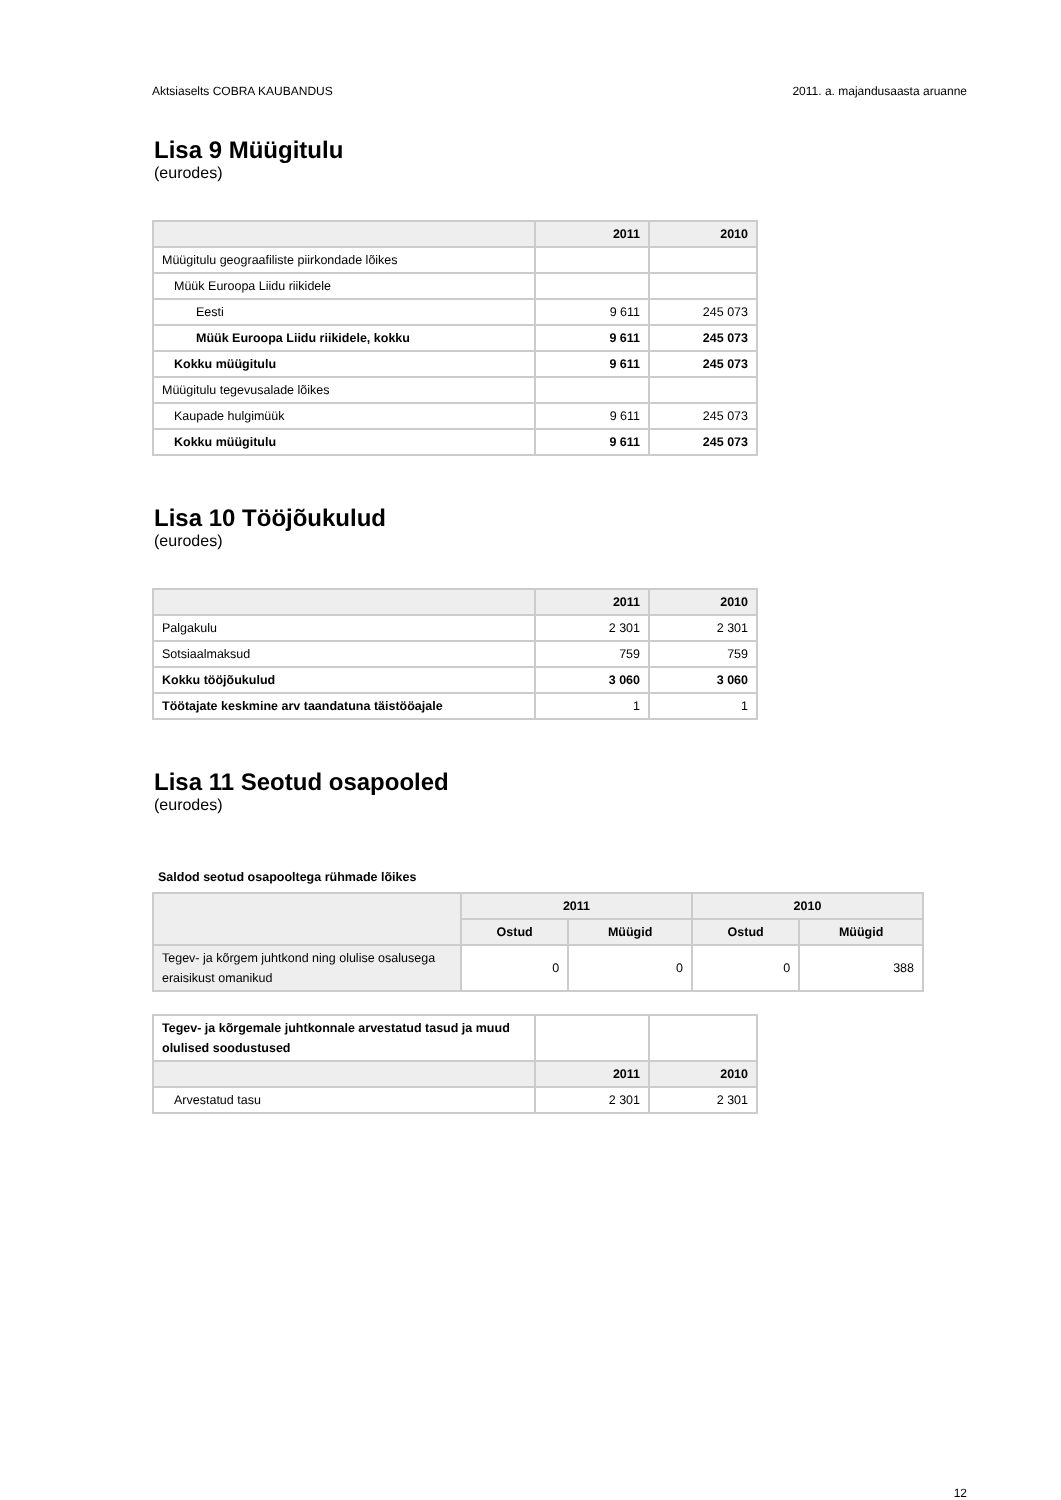Aktsiaselts COBRA KAUBANDUS 2011. a. majandusaasta aruanne
Lisa 9 Müügitulu
(eurodes)
| | 2011 | 2010 |
| --- | --- | --- |
| Müügitulu geograafiliste piirkondade lõikes | | |
| Müük Euroopa Liidu riikidele | | |
| Eesti | 9 611 | 245 073 |
| Müük Euroopa Liidu riikidele, kokku | 9 611 | 245 073 |
| Kokku müügitulu | 9 611 | 245 073 |
| Müügitulu tegevusalade lõikes | | |
| Kaupade hulgimüük | 9 611 | 245 073 |
| Kokku müügitulu | 9 611 | 245 073 |
Lisa 10 Tööjõukulud
(eurodes)
| | 2011 | 2010 |
| --- | --- | --- |
| Palgakulu | 2 301 | 2 301 |
| Sotsiaalmaksud | 759 | 759 |
| Kokku tööjõukulud | 3 060 | 3 060 |
| Töötajate keskmine arv taandatuna täistööajale | 1 | 1 |
Lisa 11 Seotud osapooled
(eurodes)
Saldod seotud osapooltega rühmade lõikes
| | 2011 | | 2010 | |
| --- | --- | --- | --- | --- |
| | Ostud | Müügid | Ostud | Müügid |
| Tegev- ja kõrgem juhtkond ning olulise osalusega eraisikust omanikud | 0 | 0 | 0 | 388 |
| Tegev- ja kõrgemale juhtkonnale arvestatud tasud ja muud olulised soodustused | | |
| | 2011 | 2010 |
| Arvestatud tasu | 2 301 | 2 301 |
12